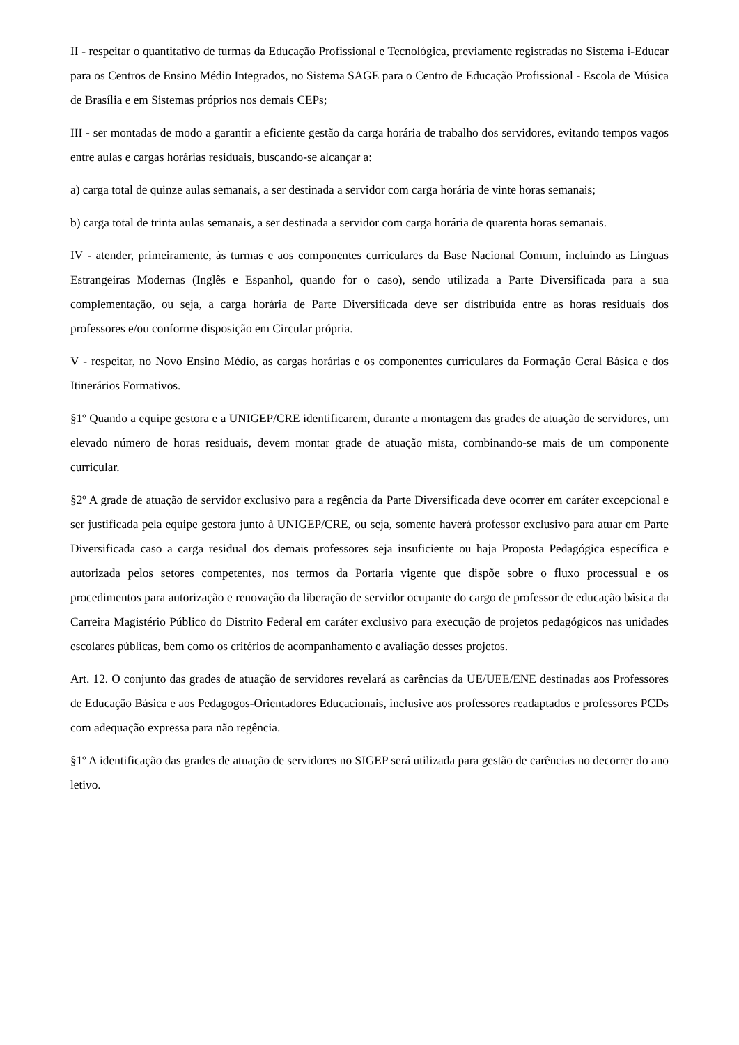II - respeitar o quantitativo de turmas da Educação Profissional e Tecnológica, previamente registradas no Sistema i-Educar para os Centros de Ensino Médio Integrados, no Sistema SAGE para o Centro de Educação Profissional - Escola de Música de Brasília e em Sistemas próprios nos demais CEPs;
III - ser montadas de modo a garantir a eficiente gestão da carga horária de trabalho dos servidores, evitando tempos vagos entre aulas e cargas horárias residuais, buscando-se alcançar a:
a) carga total de quinze aulas semanais, a ser destinada a servidor com carga horária de vinte horas semanais;
b) carga total de trinta aulas semanais, a ser destinada a servidor com carga horária de quarenta horas semanais.
IV - atender, primeiramente, às turmas e aos componentes curriculares da Base Nacional Comum, incluindo as Línguas Estrangeiras Modernas (Inglês e Espanhol, quando for o caso), sendo utilizada a Parte Diversificada para a sua complementação, ou seja, a carga horária de Parte Diversificada deve ser distribuída entre as horas residuais dos professores e/ou conforme disposição em Circular própria.
V - respeitar, no Novo Ensino Médio, as cargas horárias e os componentes curriculares da Formação Geral Básica e dos Itinerários Formativos.
§1º Quando a equipe gestora e a UNIGEP/CRE identificarem, durante a montagem das grades de atuação de servidores, um elevado número de horas residuais, devem montar grade de atuação mista, combinando-se mais de um componente curricular.
§2º A grade de atuação de servidor exclusivo para a regência da Parte Diversificada deve ocorrer em caráter excepcional e ser justificada pela equipe gestora junto à UNIGEP/CRE, ou seja, somente haverá professor exclusivo para atuar em Parte Diversificada caso a carga residual dos demais professores seja insuficiente ou haja Proposta Pedagógica específica e autorizada pelos setores competentes, nos termos da Portaria vigente que dispõe sobre o fluxo processual e os procedimentos para autorização e renovação da liberação de servidor ocupante do cargo de professor de educação básica da Carreira Magistério Público do Distrito Federal em caráter exclusivo para execução de projetos pedagógicos nas unidades escolares públicas, bem como os critérios de acompanhamento e avaliação desses projetos.
Art. 12. O conjunto das grades de atuação de servidores revelará as carências da UE/UEE/ENE destinadas aos Professores de Educação Básica e aos Pedagogos-Orientadores Educacionais, inclusive aos professores readaptados e professores PCDs com adequação expressa para não regência.
§1º A identificação das grades de atuação de servidores no SIGEP será utilizada para gestão de carências no decorrer do ano letivo.